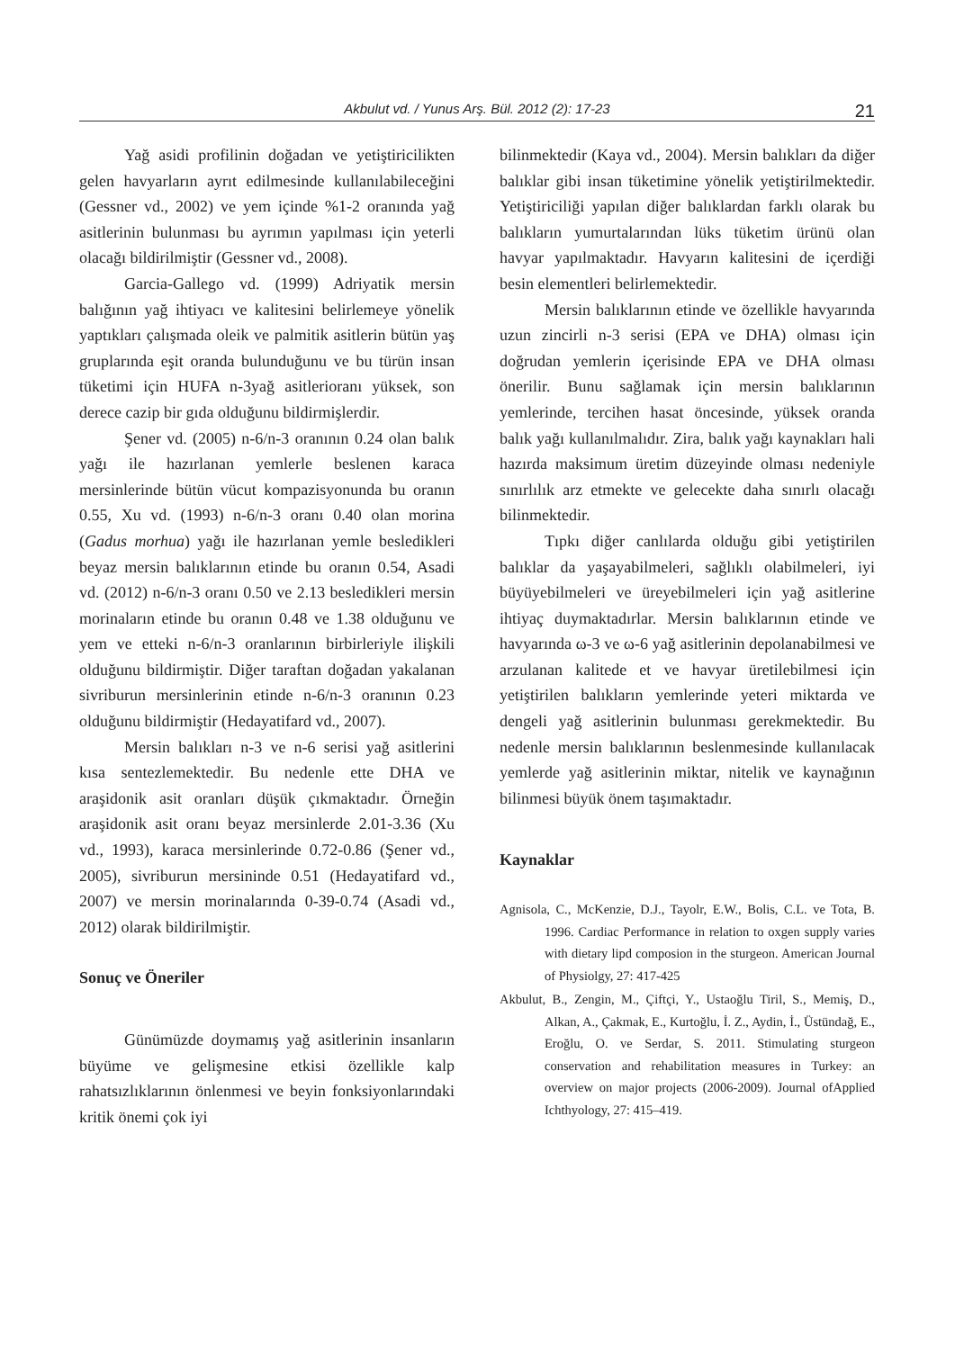Akbulut vd. / Yunus Arş. Bül. 2012 (2): 17-23 21
Yağ asidi profilinin doğadan ve yetiştiricilikten gelen havyarların ayrıt edilmesinde kullanılabileceğini (Gessner vd., 2002) ve yem içinde %1-2 oranında yağ asitlerinin bulunması bu ayrımın yapılması için yeterli olacağı bildirilmiştir (Gessner vd., 2008).
Garcia-Gallego vd. (1999) Adriyatik mersin balığının yağ ihtiyacı ve kalitesini belirlemeye yönelik yaptıkları çalışmada oleik ve palmitik asitlerin bütün yaş gruplarında eşit oranda bulunduğunu ve bu türün insan tüketimi için HUFA n-3yağ asitlerioranı yüksek, son derece cazip bir gıda olduğunu bildirmişlerdir.
Şener vd. (2005) n-6/n-3 oranının 0.24 olan balık yağı ile hazırlanan yemlerle beslenen karaca mersinlerinde bütün vücut kompazisyonunda bu oranın 0.55, Xu vd. (1993) n-6/n-3 oranı 0.40 olan morina (Gadus morhua) yağı ile hazırlanan yemle besledikleri beyaz mersin balıklarının etinde bu oranın 0.54, Asadi vd. (2012) n-6/n-3 oranı 0.50 ve 2.13 besledikleri mersin morinaların etinde bu oranın 0.48 ve 1.38 olduğunu ve yem ve etteki n-6/n-3 oranlarının birbirleriyle ilişkili olduğunu bildirmiştir. Diğer taraftan doğadan yakalanan sivriburun mersinlerinin etinde n-6/n-3 oranının 0.23 olduğunu bildirmiştir (Hedayatifard vd., 2007).
Mersin balıkları n-3 ve n-6 serisi yağ asitlerini kısa sentezlemektedir. Bu nedenle ette DHA ve araşidonik asit oranları düşük çıkmaktadır. Örneğin araşidonik asit oranı beyaz mersinlerde 2.01-3.36 (Xu vd., 1993), karaca mersinlerinde 0.72-0.86 (Şener vd., 2005), sivriburun mersininde 0.51 (Hedayatifard vd., 2007) ve mersin morinalarında 0-39-0.74 (Asadi vd., 2012) olarak bildirilmiştir.
Sonuç ve Öneriler
Günümüzde doymamış yağ asitlerinin insanların büyüme ve gelişmesine etkisi özellikle kalp rahatsızlıklarının önlenmesi ve beyin fonksiyonlarındaki kritik önemi çok iyi
bilinmektedir (Kaya vd., 2004). Mersin balıkları da diğer balıklar gibi insan tüketimine yönelik yetiştirilmektedir. Yetiştiriciliği yapılan diğer balıklardan farklı olarak bu balıkların yumurtalarından lüks tüketim ürünü olan havyar yapılmaktadır. Havyarın kalitesini de içerdiği besin elementleri belirlemektedir.
Mersin balıklarının etinde ve özellikle havyarında uzun zincirli n-3 serisi (EPA ve DHA) olması için doğrudan yemlerin içerisinde EPA ve DHA olması önerilir. Bunu sağlamak için mersin balıklarının yemlerinde, tercihen hasat öncesinde, yüksek oranda balık yağı kullanılmalıdır. Zira, balık yağı kaynakları hali hazırda maksimum üretim düzeyinde olması nedeniyle sınırlılık arz etmekte ve gelecekte daha sınırlı olacağı bilinmektedir.
Tıpkı diğer canlılarda olduğu gibi yetiştirilen balıklar da yaşayabilmeleri, sağlıklı olabilmeleri, iyi büyüyebilmeleri ve üreyebilmeleri için yağ asitlerine ihtiyaç duymaktadırlar. Mersin balıklarının etinde ve havyarında ω-3 ve ω-6 yağ asitlerinin depolanabilmesi ve arzulanan kalitede et ve havyar üretilebilmesi için yetiştirilen balıkların yemlerinde yeteri miktarda ve dengeli yağ asitlerinin bulunması gerekmektedir. Bu nedenle mersin balıklarının beslenmesinde kullanılacak yemlerde yağ asitlerinin miktar, nitelik ve kaynağının bilinmesi büyük önem taşımaktadır.
Kaynaklar
Agnisola, C., McKenzie, D.J., Tayolr, E.W., Bolis, C.L. ve Tota, B. 1996. Cardiac Performance in relation to oxgen supply varies with dietary lipd composion in the sturgeon. American Journal of Physiolgy, 27: 417-425
Akbulut, B., Zengin, M., Çiftçi, Y., Ustaoğlu Tiril, S., Memiş, D., Alkan, A., Çakmak, E., Kurtoğlu, İ. Z., Aydin, İ., Üstündağ, E., Eroğlu, O. ve Serdar, S. 2011. Stimulating sturgeon conservation and rehabilitation measures in Turkey: an overview on major projects (2006-2009). Journal ofApplied Ichthyology, 27: 415–419.